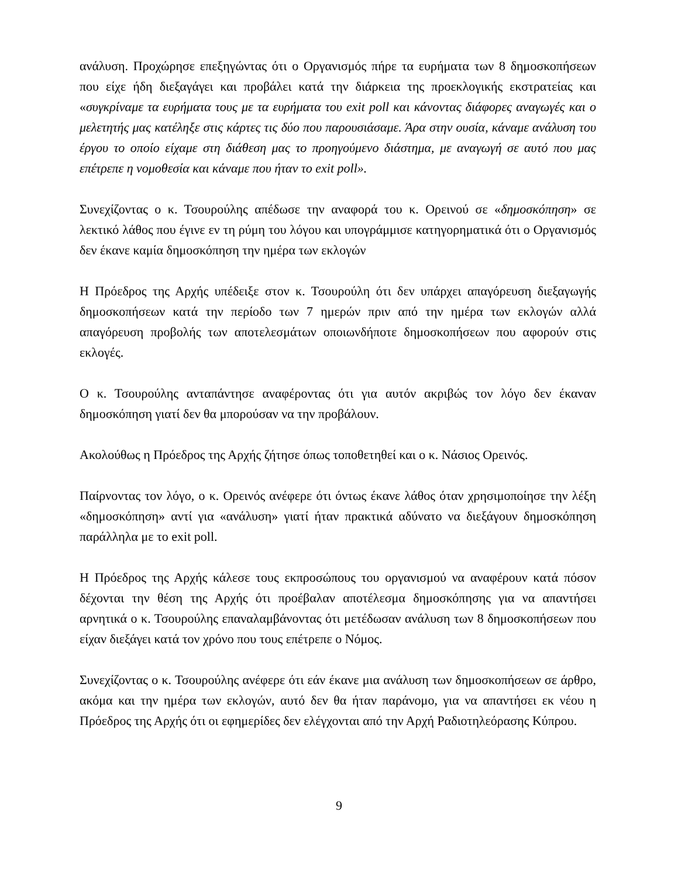ανάλυση. Προχώρησε επεξηγώντας ότι ο Οργανισμός πήρε τα ευρήματα των 8 δημοσκοπήσεων που είχε ήδη διεξαγάγει και προβάλει κατά την διάρκεια της προεκλογικής εκστρατείας και «συγκρίναμε τα ευρήματα τους με τα ευρήματα του exit poll και κάνοντας διάφορες αναγωγές και ο μελετητής μας κατέληξε στις κάρτες τις δύο που παρουσιάσαμε. Άρα στην ουσία, κάναμε ανάλυση του έργου το οποίο είχαμε στη διάθεση μας το προηγούμενο διάστημα, με αναγωγή σε αυτό που μας επέτρεπε η νομοθεσία και κάναμε που ήταν το exit poll».
Συνεχίζοντας ο κ. Τσουρούλης απέδωσε την αναφορά του κ. Ορεινού σε «δημοσκόπηση» σε λεκτικό λάθος που έγινε εν τη ρύμη του λόγου και υπογράμμισε κατηγορηματικά ότι ο Οργανισμός δεν έκανε καμία δημοσκόπηση την ημέρα των εκλογών
Η Πρόεδρος της Αρχής υπέδειξε στον κ. Τσουρούλη ότι δεν υπάρχει απαγόρευση διεξαγωγής δημοσκοπήσεων κατά την περίοδο των 7 ημερών πριν από την ημέρα των εκλογών αλλά απαγόρευση προβολής των αποτελεσμάτων οποιωνδήποτε δημοσκοπήσεων που αφορούν στις εκλογές.
Ο κ. Τσουρούλης ανταπάντησε αναφέροντας ότι για αυτόν ακριβώς τον λόγο δεν έκαναν δημοσκόπηση γιατί δεν θα μπορούσαν να την προβάλουν.
Ακολούθως η Πρόεδρος της Αρχής ζήτησε όπως τοποθετηθεί και ο κ. Νάσιος Ορεινός.
Παίρνοντας τον λόγο, ο κ. Ορεινός ανέφερε ότι όντως έκανε λάθος όταν χρησιμοποίησε την λέξη «δημοσκόπηση» αντί για «ανάλυση» γιατί ήταν πρακτικά αδύνατο να διεξάγουν δημοσκόπηση παράλληλα με το exit poll.
Η Πρόεδρος της Αρχής κάλεσε τους εκπροσώπους του οργανισμού να αναφέρουν κατά πόσον δέχονται την θέση της Αρχής ότι προέβαλαν αποτέλεσμα δημοσκόπησης για να απαντήσει αρνητικά ο κ. Τσουρούλης επαναλαμβάνοντας ότι μετέδωσαν ανάλυση των 8 δημοσκοπήσεων που είχαν διεξάγει κατά τον χρόνο που τους επέτρεπε ο Νόμος.
Συνεχίζοντας ο κ. Τσουρούλης ανέφερε ότι εάν έκανε μια ανάλυση των δημοσκοπήσεων σε άρθρο, ακόμα και την ημέρα των εκλογών, αυτό δεν θα ήταν παράνομο, για να απαντήσει εκ νέου η Πρόεδρος της Αρχής ότι οι εφημερίδες δεν ελέγχονται από την Αρχή Ραδιοτηλεόρασης Κύπρου.
9